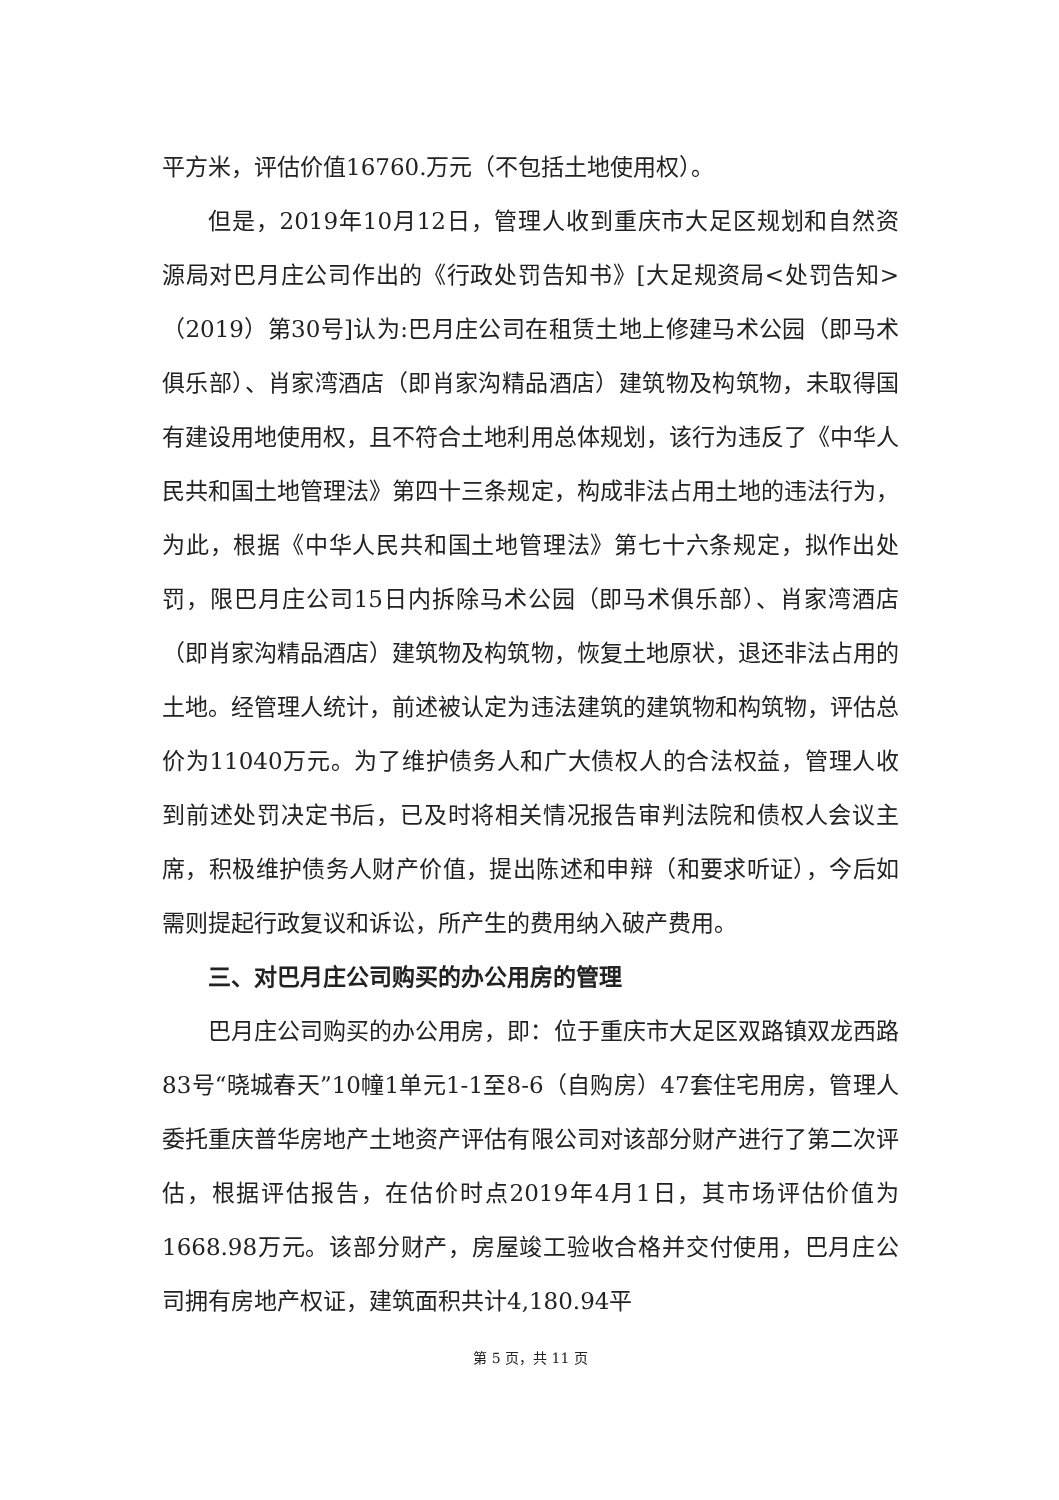平方米，评估价值16760.万元（不包括土地使用权）。
但是，2019年10月12日，管理人收到重庆市大足区规划和自然资源局对巴月庄公司作出的《行政处罚告知书》[大足规资局<处罚告知>（2019）第30号]认为:巴月庄公司在租赁土地上修建马术公园（即马术俱乐部）、肖家湾酒店（即肖家沟精品酒店）建筑物及构筑物，未取得国有建设用地使用权，且不符合土地利用总体规划，该行为违反了《中华人民共和国土地管理法》第四十三条规定，构成非法占用土地的违法行为，为此，根据《中华人民共和国土地管理法》第七十六条规定，拟作出处罚，限巴月庄公司15日内拆除马术公园（即马术俱乐部）、肖家湾酒店（即肖家沟精品酒店）建筑物及构筑物，恢复土地原状，退还非法占用的土地。经管理人统计，前述被认定为违法建筑的建筑物和构筑物，评估总价为11040万元。为了维护债务人和广大债权人的合法权益，管理人收到前述处罚决定书后，已及时将相关情况报告审判法院和债权人会议主席，积极维护债务人财产价值，提出陈述和申辩（和要求听证），今后如需则提起行政复议和诉讼，所产生的费用纳入破产费用。
三、对巴月庄公司购买的办公用房的管理
巴月庄公司购买的办公用房，即：位于重庆市大足区双路镇双龙西路83号“晓城春天”10幢1单元1-1至8-6（自购房）47套住宅用房，管理人委托重庆普华房地产土地资产评估有限公司对该部分财产进行了第二次评估，根据评估报告，在估价时点2019年4月1日，其市场评估价值为1668.98万元。该部分财产，房屋竣工验收合格并交付使用，巴月庄公司拥有房地产权证，建筑面积共计4,180.94平
第 5 页，共 11 页